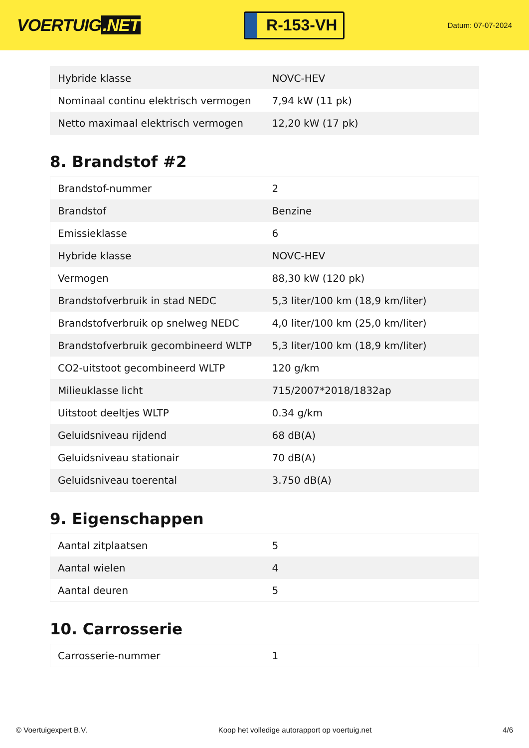VOERTUIG.NET
R-153-VH
Datum: 07-07-2024
| Hybride klasse | NOVC-HEV |
| Nominaal continu elektrisch vermogen | 7,94 kW (11 pk) |
| Netto maximaal elektrisch vermogen | 12,20 kW (17 pk) |
8. Brandstof #2
| Brandstof-nummer | 2 |
| Brandstof | Benzine |
| Emissieklasse | 6 |
| Hybride klasse | NOVC-HEV |
| Vermogen | 88,30 kW (120 pk) |
| Brandstofverbruik in stad NEDC | 5,3 liter/100 km (18,9 km/liter) |
| Brandstofverbruik op snelweg NEDC | 4,0 liter/100 km (25,0 km/liter) |
| Brandstofverbruik gecombineerd WLTP | 5,3 liter/100 km (18,9 km/liter) |
| CO2-uitstoot gecombineerd WLTP | 120 g/km |
| Milieuklasse licht | 715/2007*2018/1832ap |
| Uitstoot deeltjes WLTP | 0.34 g/km |
| Geluidsniveau rijdend | 68 dB(A) |
| Geluidsniveau stationair | 70 dB(A) |
| Geluidsniveau toerental | 3.750 dB(A) |
9. Eigenschappen
| Aantal zitplaatsen | 5 |
| Aantal wielen | 4 |
| Aantal deuren | 5 |
10. Carrosserie
| Carrosserie-nummer | 1 |
© Voertuigexpert B.V. Koop het volledige autorapport op voertuig.net 4/6